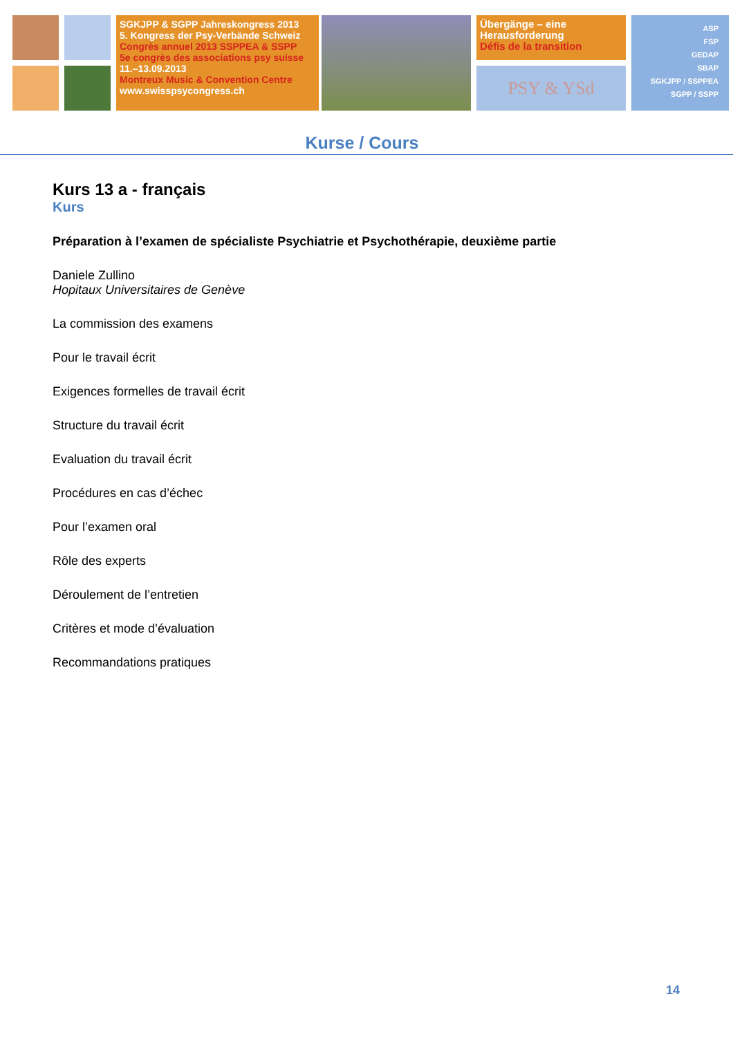SGKJPP & SGPP Jahreskongress 2013
5. Kongress der Psy-Verbände Schweiz
Congrès annuel 2013 SSPPEA & SSPP
5e congrès des associations psy suisse
11.–13.09.2013
Montreux Music & Convention Centre
www.swisspsycongress.ch
Übergänge – eine
Herausforderung
Défis de la transition
PSY & YSd
ASP
FSP
GEDAP
SBAP
SGKJPP / SSPPEA
SGPP / SSPP
Kurse / Cours
Kurs 13 a - français
Kurs
Préparation à l’examen de spécialiste Psychiatrie et Psychothérapie, deuxième partie
Daniele Zullino
Hopitaux Universitaires de Genève
La commission des examens
Pour le travail écrit
Exigences formelles de travail écrit
Structure du travail écrit
Evaluation du travail écrit
Procédures en cas d’échec
Pour l’examen oral
Rôle des experts
Déroulement de l’entretien
Critères et mode d’évaluation
Recommandations pratiques
14